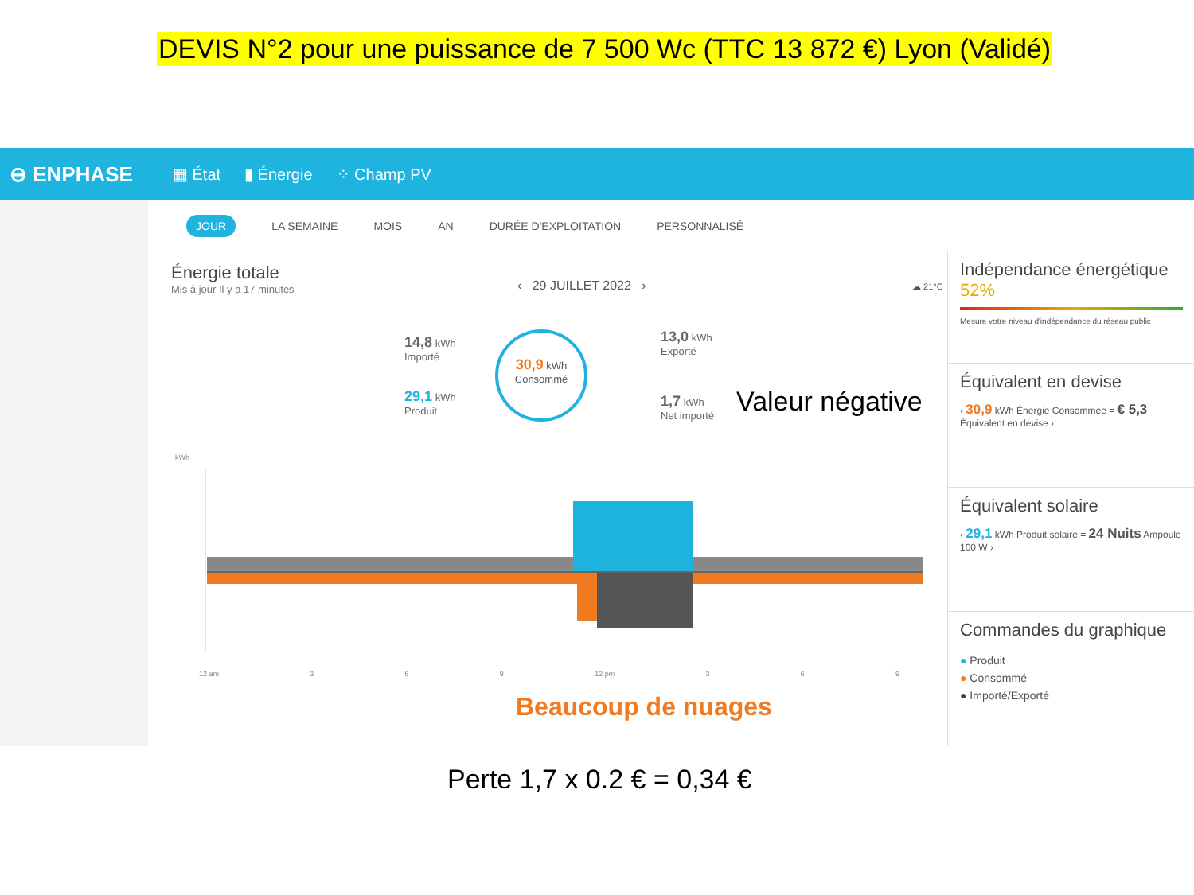DEVIS N°2 pour une puissance de 7 500 Wc (TTC 13 872 €) Lyon (Validé)
⊖ ENPHASE ▦ État ▮ Énergie ⁘ Champ PV
JOUR LA SEMAINE MOIS AN DURÉE D'EXPLOITATION PERSONNALISÉ
Énergie totale
Mis à jour Il y a 17 minutes
‹ 29 JUILLET 2022 › ☁ 21°C
14,8 kWh
Importé
29,1 kWh
Produit
30,9 kWh
Consommé
13,0 kWh
Exporté
1,7 kWh
Net importé
Valeur négative
kWh
12 am 3 6 9 12 pm 3 6 9
Beaucoup de nuages
Indépendance énergétique
52%
Mesure votre niveau d'indépendance du réseau public
Équivalent en devise
‹ 30,9 kWh Énergie Consommée = € 5,3 Équivalent en devise ›
Équivalent solaire
‹ 29,1 kWh Produit solaire = 24 Nuits Ampoule 100 W ›
Commandes du graphique
● Produit
● Consommé
● Importé/Exporté
Perte 1,7 x 0.2 € = 0,34 €